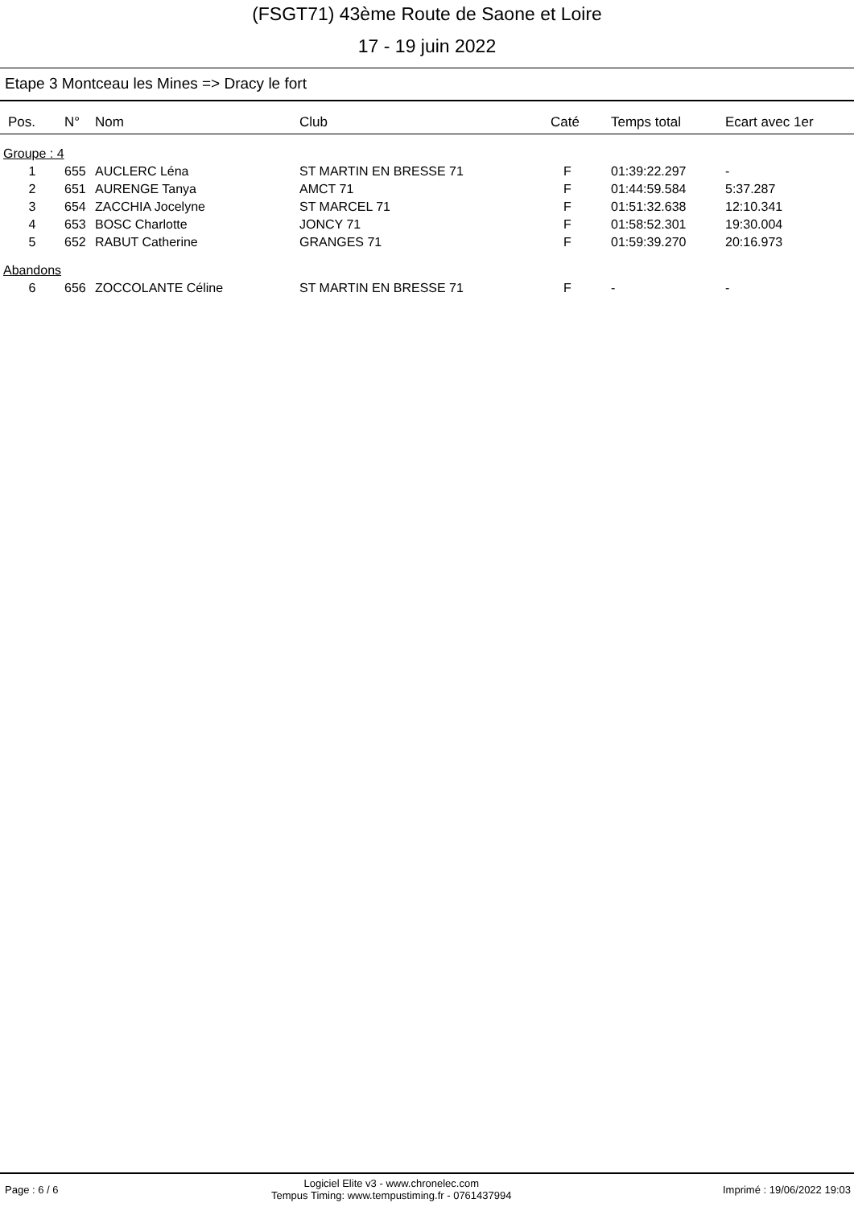(FSGT71) 43ème Route de Saone et Loire
17 - 19 juin 2022
Etape 3 Montceau les Mines => Dracy le fort
| Pos. | N° | Nom | Club | Caté | Temps total | Ecart avec 1er |
| --- | --- | --- | --- | --- | --- | --- |
| Groupe : 4 | | | | | | |
| 1 | 655 | AUCLERC Léna | ST MARTIN EN BRESSE 71 | F | 01:39:22.297 | - |
| 2 | 651 | AURENGE Tanya | AMCT 71 | F | 01:44:59.584 | 5:37.287 |
| 3 | 654 | ZACCHIA Jocelyne | ST MARCEL 71 | F | 01:51:32.638 | 12:10.341 |
| 4 | 653 | BOSC Charlotte | JONCY 71 | F | 01:58:52.301 | 19:30.004 |
| 5 | 652 | RABUT Catherine | GRANGES 71 | F | 01:59:39.270 | 20:16.973 |
| Abandons | | | | | | |
| 6 | 656 | ZOCCOLANTE Céline | ST MARTIN EN BRESSE 71 | F | - | - |
Page : 6 / 6 Logiciel Elite v3 - www.chronelec.com
Tempus Timing: www.tempustiming.fr - 0761437994 Imprimé : 19/06/2022 19:03